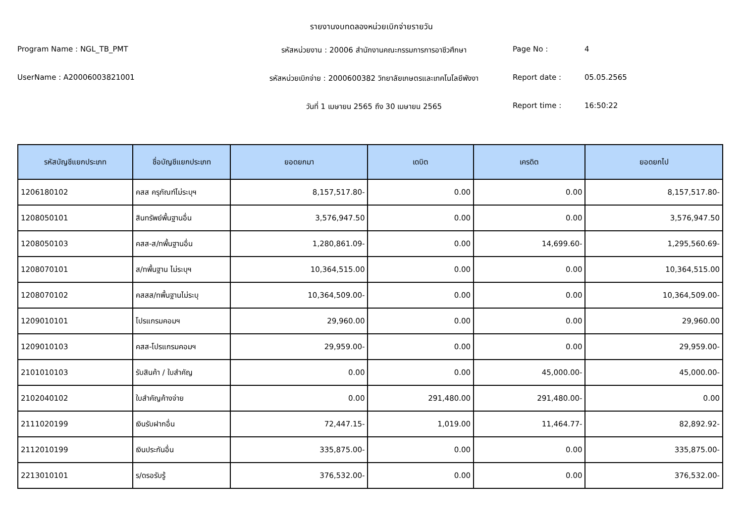รายงานงบทดลองหน่วยเบิกจ่ายรายวัน
Program Name : NGL_TB_PMT
รหัสหน่วยงาน : 20006 สำนักงานคณะกรรมการการอาชีวศึกษา
Page No :
4
UserName : A20006003821001
รหัสหน่วยเบิกจ่าย : 2000600382 วิทยาลัยเกษตรและเทคโนโลยีพังงา
Report date :
05.05.2565
วันที่ 1 เมษายน 2565 ถึง 30 เมษายน 2565
Report time :
16:50:22
| รหัสบัญชีแยกประเภท | ชื่อบัญชีแยกประเภท | ยอดยกมา | เดบิต | เครดิต | ยอดยกไป |
| --- | --- | --- | --- | --- | --- |
| 1206180102 | คสส ครุภัณฑ์ไม่ระบุฯ | 8,157,517.80- | 0.00 | 0.00 | 8,157,517.80- |
| 1208050101 | สินทรัพย์พื้นฐานอื่น | 3,576,947.50 | 0.00 | 0.00 | 3,576,947.50 |
| 1208050103 | คสส-ส/ทพื้นฐานอื่น | 1,280,861.09- | 0.00 | 14,699.60- | 1,295,560.69- |
| 1208070101 | ส/ทพื้นฐาน ไม่ระบุฯ | 10,364,515.00 | 0.00 | 0.00 | 10,364,515.00 |
| 1208070102 | คสสส/ทพื้นฐานไม่ระบุ | 10,364,509.00- | 0.00 | 0.00 | 10,364,509.00- |
| 1209010101 | โปรแกรมคอมฯ | 29,960.00 | 0.00 | 0.00 | 29,960.00 |
| 1209010103 | คสส-โปรแกรมคอมฯ | 29,959.00- | 0.00 | 0.00 | 29,959.00- |
| 2101010103 | รับสินค้า / ใบสำคัญ | 0.00 | 0.00 | 45,000.00- | 45,000.00- |
| 2102040102 | ใบสำคัญค้างจ่าย | 0.00 | 291,480.00 | 291,480.00- | 0.00 |
| 2111020199 | เงินรับฝากอื่น | 72,447.15- | 1,019.00 | 11,464.77- | 82,892.92- |
| 2112010199 | เงินประกันอื่น | 335,875.00- | 0.00 | 0.00 | 335,875.00- |
| 2213010101 | ร/ดรอรับรู้ | 376,532.00- | 0.00 | 0.00 | 376,532.00- |